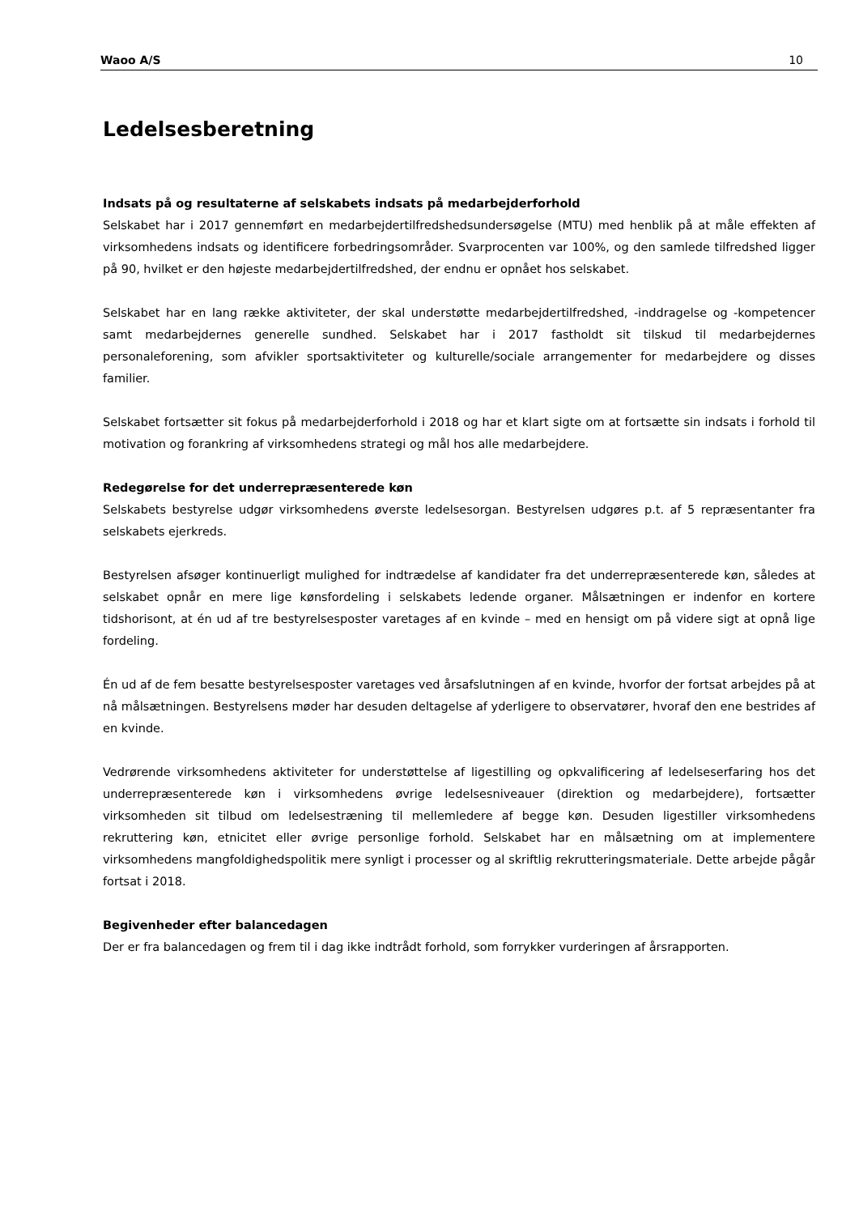Waoo A/S 10
Ledelsesberetning
Indsats på og resultaterne af selskabets indsats på medarbejderforhold
Selskabet har i 2017 gennemført en medarbejdertilfredshedsundersøgelse (MTU) med henblik på at måle effekten af virksomhedens indsats og identificere forbedringsområder. Svarprocenten var 100%, og den samlede tilfredshed ligger på 90, hvilket er den højeste medarbejdertilfredshed, der endnu er opnået hos selskabet.
Selskabet har en lang række aktiviteter, der skal understøtte medarbejdertilfredshed, -inddragelse og -kompetencer samt medarbejdernes generelle sundhed. Selskabet har i 2017 fastholdt sit tilskud til medarbejdernes personaleforening, som afvikler sportsaktiviteter og kulturelle/sociale arrangementer for medarbejdere og disses familier.
Selskabet fortsætter sit fokus på medarbejderforhold i 2018 og har et klart sigte om at fortsætte sin indsats i forhold til motivation og forankring af virksomhedens strategi og mål hos alle medarbejdere.
Redegørelse for det underrepræsenterede køn
Selskabets bestyrelse udgør virksomhedens øverste ledelsesorgan. Bestyrelsen udgøres p.t. af 5 repræsentanter fra selskabets ejerkreds.
Bestyrelsen afsøger kontinuerligt mulighed for indtrædelse af kandidater fra det underrepræsenterede køn, således at selskabet opnår en mere lige kønsfordeling i selskabets ledende organer. Målsætningen er indenfor en kortere tidshorisont, at én ud af tre bestyrelsesposter varetages af en kvinde – med en hensigt om på videre sigt at opnå lige fordeling.
Én ud af de fem besatte bestyrelsesposter varetages ved årsafslutningen af en kvinde, hvorfor der fortsat arbejdes på at nå målsætningen. Bestyrelsens møder har desuden deltagelse af yderligere to observatører, hvoraf den ene bestrides af en kvinde.
Vedrørende virksomhedens aktiviteter for understøttelse af ligestilling og opkvalificering af ledelseserfaring hos det underrepræsenterede køn i virksomhedens øvrige ledelsesniveauer (direktion og medarbejdere), fortsætter virksomheden sit tilbud om ledelsestræning til mellemledere af begge køn. Desuden ligestiller virksomhedens rekruttering køn, etnicitet eller øvrige personlige forhold. Selskabet har en målsætning om at implementere virksomhedens mangfoldighedspolitik mere synligt i processer og al skriftlig rekrutteringsmateriale. Dette arbejde pågår fortsat i 2018.
Begivenheder efter balancedagen
Der er fra balancedagen og frem til i dag ikke indtrådt forhold, som forrykker vurderingen af årsrapporten.